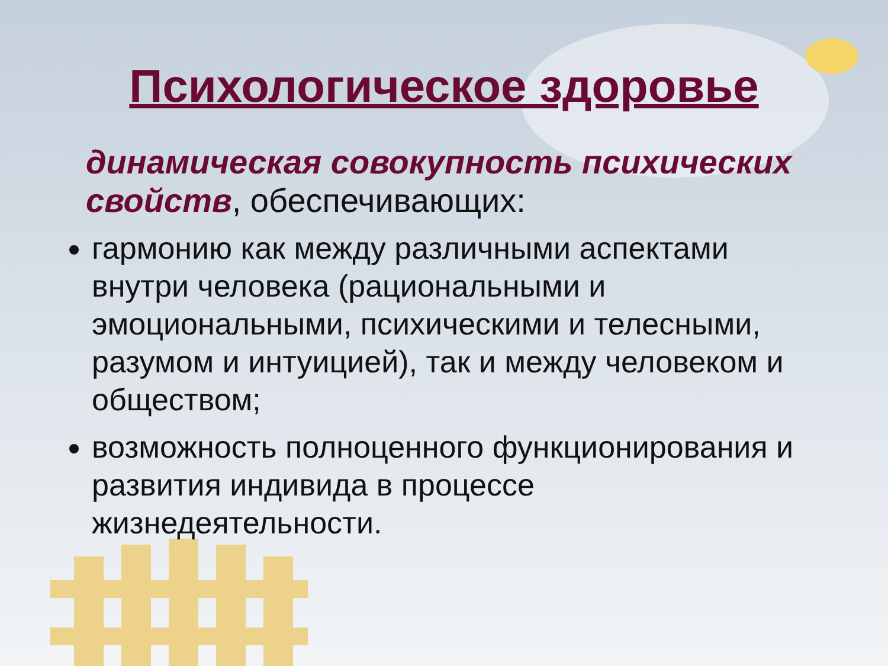Психологическое здоровье
динамическая совокупность психических свойств, обеспечивающих:
гармонию как между различными аспектами внутри человека (рациональными и эмоциональными, психическими и телесными, разумом и интуицией), так и между человеком и обществом;
возможность полноценного функционирования и развития индивида в процессе жизнедеятельности.